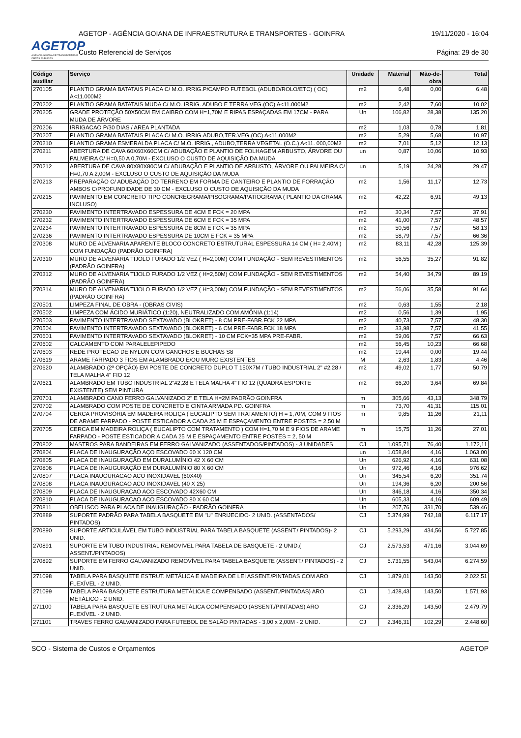AGETOP
AGÊNCIA GOIANA DE TRANSPORTES E OBRAS PÚBLICAS
AGETOP - AGÊNCIA GOIANA DE INFRAESTRUTURA E TRANSPORTES - GOINFRA 19/11/2020 - 16:04
Custo Referencial de Serviços Página: 29 de 30
| Código auxiliar | Serviço | Unidade | Material | Mão-de-obra | Total |
| --- | --- | --- | --- | --- | --- |
| 270105 | PLANTIO GRAMA BATATAIS PLACA C/ M.O. IRRIG.P/CAMPO FUTEBOL (ADUBO/ROLO/ETC) ( OC) A<11.000M2 | m2 | 6,48 | 0,00 | 6,48 |
| 270202 | PLANTIO GRAMA BATATAIS MUDA C/ M.O. IRRIG. ADUBO E TERRA VEG.(OC) A<11.000M2 | m2 | 2,42 | 7,60 | 10,02 |
| 270205 | GRADE PROTEÇÃO 50X50CM EM CAIBRO COM H=1,70M E RIPAS ESPAÇADAS EM 17CM - PARA MUDA DE ÁRVORE | Un | 106,82 | 28,38 | 135,20 |
| 270206 | IRRIGACAO P/30 DIAS / AREA PLANTADA | m2 | 1,03 | 0,78 | 1,81 |
| 270207 | PLANTIO GRAMA BATATAIS PLACA C/ M.O. IRRIG.ADUBO,TER.VEG.(OC) A<11.000M2 | m2 | 5,29 | 5,68 | 10,97 |
| 270210 | PLANTIO GRAMA ESMERALDA PLACA C/ M.O. IRRIG., ADUBO,TERRA VEGETAL (O.C.) A<11. 000,00M2 | m2 | 7,01 | 5,12 | 12,13 |
| 270211 | ABERTURA DE CAVA 60X60X60CM C/ ADUBAÇÃO E PLANTIO DE FOLHAGEM,ARBUSTO, ÁRVORE OU PALMEIRA C/ H=0,50 A 0,70M - EXCLUSO O CUSTO DE AQUISIÇÃO DA MUDA | un | 0,87 | 10,06 | 10,93 |
| 270212 | ABERTURA DE CAVA 80X80X80CM C/ ADUBAÇÃO E PLANTIO DE ARBUSTO, ÁRVORE OU PALMEIRA C/ H=0,70 A 2,00M - EXCLUSO O CUSTO DE AQUISIÇÃO DA MUDA | un | 5,19 | 24,28 | 29,47 |
| 270213 | PREPARAÇÃO C/ ADUBAÇÃO DO TERRENO EM FORMA DE CANTEIRO E PLANTIO DE FORRAÇÃO AMBOS C/PROFUNDIDADE DE 30 CM - EXCLUSO O CUSTO DE AQUISIÇÃO DA MUDA | m2 | 1,56 | 11,17 | 12,73 |
| 270215 | PAVIMENTO EM CONCRETO TIPO CONCREGRAMA/PISOGRAMA/PATIOGRAMA ( PLANTIO DA GRAMA INCLUSO) | m2 | 42,22 | 6,91 | 49,13 |
| 270230 | PAVIMENTO INTERTRAVADO ESPESSURA DE 4CM E FCK = 20 MPA | m2 | 30,34 | 7,57 | 37,91 |
| 270232 | PAVIMENTO INTERTRAVADO ESPESSURA DE 6CM E FCK = 35 MPA | m2 | 41,00 | 7,57 | 48,57 |
| 270234 | PAVIMENTO INTERTRAVADO ESPESSURA DE 8CM E FCK = 35 MPA | m2 | 50,56 | 7,57 | 58,13 |
| 270236 | PAVIMENTO INTERTRAVADO ESPESSURA DE 10CM E FCK = 35 MPA | m2 | 58,79 | 7,57 | 66,36 |
| 270308 | MURO DE ALVENARIA APARENTE BLOCO CONCRETO ESTRUTURAL ESPESSURA 14 CM ( H= 2,40M ) COM FUNDAÇÃO (PADRÃO GOINFRA) | m2 | 83,11 | 42,28 | 125,39 |
| 270310 | MURO DE ALVENARIA TIJOLO FURADO 1/2 VEZ ( H=2,00M) COM FUNDAÇÃO - SEM REVESTIMENTOS (PADRÃO GOINFRA) | m2 | 56,55 | 35,27 | 91,82 |
| 270312 | MURO DE ALVENARIA TIJOLO FURADO 1/2 VEZ ( H=2,50M) COM FUNDAÇÃO - SEM REVESTIMENTOS (PADRÃO GOINFRA) | m2 | 54,40 | 34,79 | 89,19 |
| 270314 | MURO DE ALVENARIA TIJOLO FURADO 1/2 VEZ ( H=3,00M) COM FUNDAÇÃO - SEM REVESTIMENTOS (PADRÃO GOINFRA) | m2 | 56,06 | 35,58 | 91,64 |
| 270501 | LIMPEZA FINAL DE OBRA - (OBRAS CIVIS) | m2 | 0,63 | 1,55 | 2,18 |
| 270502 | LIMPEZA COM ÁCIDO MURIÁTICO (1:20), NEUTRALIZADO COM AMÔNIA (1:14) | m2 | 0,56 | 1,39 | 1,95 |
| 270503 | PAVIMENTO INTERTRAVADO SEXTAVADO (BLOKRET) - 8 CM PRE-FABR.FCK 22 MPA | m2 | 40,73 | 7,57 | 48,30 |
| 270504 | PAVIMENTO INTERTRAVADO SEXTAVADO (BLOKRET) - 6 CM PRE-FABR.FCK 18 MPA | m2 | 33,98 | 7,57 | 41,55 |
| 270601 | PAVIMENTO INTERTRAVADO SEXTAVADO (BLOKRET) - 10 CM FCK=35 MPA PRE-FABR. | m2 | 59,06 | 7,57 | 66,63 |
| 270602 | CALCAMENTO COM PARALELEPIPEDO | m2 | 56,45 | 10,23 | 66,68 |
| 270603 | REDE PROTECAO DE NYLON COM GANCHOS E BUCHAS S8 | m2 | 19,44 | 0,00 | 19,44 |
| 270619 | ARAME FARPADO 3 FIOS EM ALAMBRADO E/OU MURO EXISTENTES | M | 2,63 | 1,83 | 4,46 |
| 270620 | ALAMBRADO (2ª OPÇÃO) EM POSTE DE CONCRETO DUPLO T 150X7M / TUBO INDUSTRIAL 2" #2,28 / TELA MALHA 4" FIO 12 | m2 | 49,02 | 1,77 | 50,79 |
| 270621 | ALAMBRADO EM TUBO INDUSTRIAL 2"#2,28 E TELA MALHA 4" FIO 12 (QUADRA ESPORTE EXISTENTE) SEM PINTURA | m2 | 66,20 | 3,64 | 69,84 |
| 270701 | ALAMBRADO CANO FERRO GALVANIZADO 2" E TELA H=2M PADRÃO GOINFRA | m | 305,66 | 43,13 | 348,79 |
| 270702 | ALAMBRADO COM POSTE DE CONCRETO E CINTA ARMADA PD. GOINFRA | m | 73,70 | 41,31 | 115,01 |
| 270704 | CERCA PROVISÓRIA EM MADEIRA ROLIÇA ( EUCALIPTO SEM TRATAMENTO) H = 1,70M, COM 9 FIOS DE ARAME FARPADO - POSTE ESTICADOR A CADA 25 M E ESPAÇAMENTO ENTRE POSTES = 2,50 M | m | 9,85 | 11,26 | 21,11 |
| 270705 | CERCA EM MADEIRA ROLIÇA ( EUCALIPTO COM TRATAMENTO ) COM H=1,70 M E 9 FIOS DE ARAME FARPADO - POSTE ESTICADOR A CADA 25 M E ESPAÇAMENTO ENTRE POSTES = 2, 50 M | m | 15,75 | 11,26 | 27,01 |
| 270802 | MASTROS PARA BANDEIRAS EM FERRO GALVANIZADO (ASSENTADOS/PINTADOS) - 3 UNIDADES | CJ | 1.095,71 | 76,40 | 1.172,11 |
| 270804 | PLACA DE INAUGURAÇÃO AÇO ESCOVADO 60 X 120 CM | un | 1.058,84 | 4,16 | 1.063,00 |
| 270805 | PLACA DE INAUGURAÇÃO EM DURALUMÍNIO 42 X 60 CM | Un | 626,92 | 4,16 | 631,08 |
| 270806 | PLACA DE INAUGURAÇÃO EM DURALUMÍNIO 80 X 60 CM | Un | 972,46 | 4,16 | 976,62 |
| 270807 | PLACA INAUGURACAO ACO INOXIDAVEL (60X40) | Un | 345,54 | 6,20 | 351,74 |
| 270808 | PLACA INAUGURACAO ACO INOXIDAVEL (40 X 25) | Un | 194,36 | 6,20 | 200,56 |
| 270809 | PLACA DE INAUGURACAO ACO ESCOVADO 42X60 CM | Un | 346,18 | 4,16 | 350,34 |
| 270810 | PLACA DE INAUGURACAO ACO ESCOVADO 80 X 60 CM | Un | 605,33 | 4,16 | 609,49 |
| 270811 | OBELISCO PARA PLACA DE INAUGURAÇÃO - PADRÃO GOINFRA | Un | 207,76 | 331,70 | 539,46 |
| 270889 | SUPORTE PADRÃO PARA TABELA BASQUETE EM "U" ENRIJECIDO- 2 UNID. (ASSENTADOS/ PINTADOS) | CJ | 5.374,99 | 742,18 | 6.117,17 |
| 270890 | SUPORTE ARTICULÁVEL EM TUBO INDUSTRIAL PARA TABELA BASQUETE (ASSENT./ PINTADOS)- 2 UNID. | CJ | 5.293,29 | 434,56 | 5.727,85 |
| 270891 | SUPORTE EM TUBO INDUSTRIAL REMOVÍVEL PARA TABELA DE BASQUETE - 2 UNID.( ASSENT./PINTADOS) | CJ | 2.573,53 | 471,16 | 3.044,69 |
| 270892 | SUPORTE EM FERRO GALVANIZADO REMOVÍVEL PARA TABELA BASQUETE (ASSENT./ PINTADOS) - 2 UNID. | CJ | 5.731,55 | 543,04 | 6.274,59 |
| 271098 | TABELA PARA BASQUETE ESTRUT. METÁLICA E MADEIRA DE LEI ASSENT./PINTADAS COM ARO FLEXÍVEL - 2 UNID. | CJ | 1.879,01 | 143,50 | 2.022,51 |
| 271099 | TABELA PARA BASQUETE ESTRUTURA METÁLICA E COMPENSADO (ASSENT./PINTADAS) ARO METÁLICO - 2 UNID. | CJ | 1.428,43 | 143,50 | 1.571,93 |
| 271100 | TABELA PARA BASQUETE ESTRUTURA METÁLICA COMPENSADO (ASSENT./PINTADAS) ARO FLEXÍVEL - 2 UNID. | CJ | 2.336,29 | 143,50 | 2.479,79 |
| 271101 | TRAVES FERRO GALVANIZADO PARA FUTEBOL DE SALÃO PINTADAS - 3,00 x 2,00M - 2 UNID. | CJ | 2.346,31 | 102,29 | 2.448,60 |
SCO - Sistema de Custos e Orçamentos AGETOP